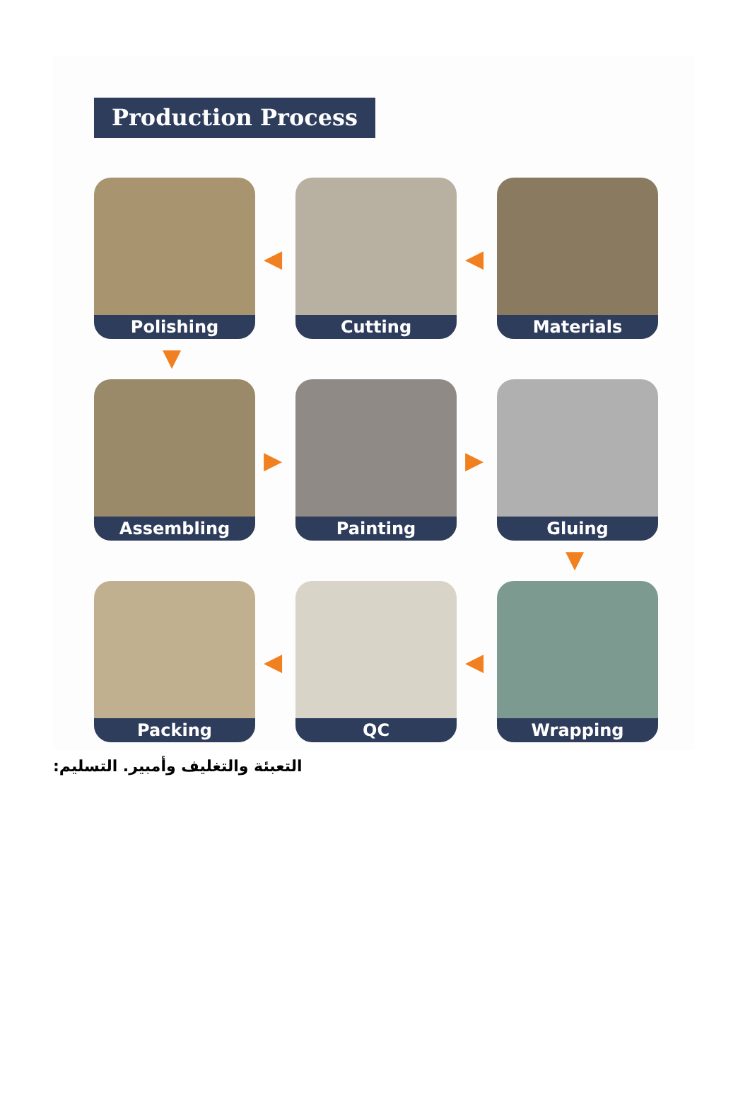Production Process
Polishing Cutting Materials
Assembling Painting Gluing
Packing QC Wrapping
◀ ◀
▼
▶ ▶
▼
◀ ◀
التعبئة والتغليف وأمبير. التسليم: